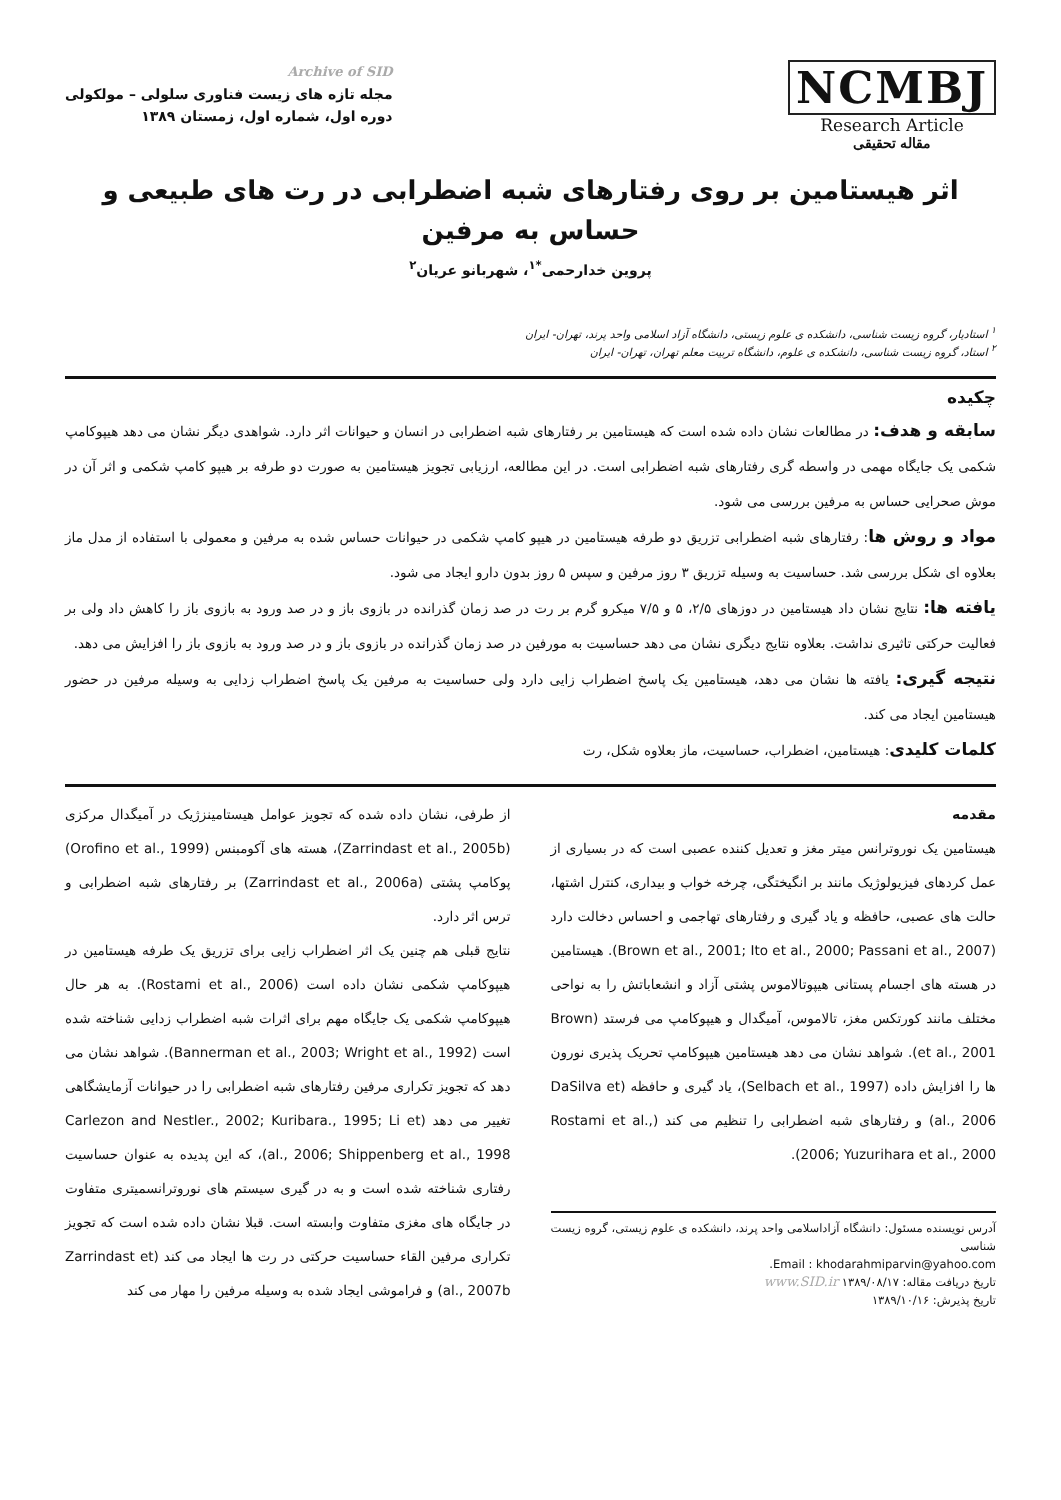NCMBJ
Research Article
مقاله تحقیقی
Archive of SID
مجله تازه های زیست فناوری سلولی – مولکولی
دوره اول، شماره اول، زمستان ۱۳۸۹
اثر هیستامین بر روی رفتارهای شبه اضطرابی در رت های طبیعی و حساس به مرفین
پروین خدارحمی<sup>*۱</sup>، شهربانو عریان<sup>۲</sup>
<sup>۱</sup> استادیار، گروه زیست شناسی، دانشکده ی علوم زیستی، دانشگاه آزاد اسلامی واحد پرند، تهران- ایران
<sup>۲</sup> استاد، گروه زیست شناسی، دانشکده ی علوم، دانشگاه تربیت معلم تهران، تهران- ایران
چکیده
سابقه و هدف: در مطالعات نشان داده شده است که هیستامین بر رفتارهای شبه اضطرابی در انسان و حیوانات اثر دارد. شواهدی دیگر نشان می دهد هیپوکامپ شکمی یک جایگاه مهمی در واسطه گری رفتارهای شبه اضطرابی است. در این مطالعه، ارزیابی تجویز هیستامین به صورت دو طرفه بر هیپو کامپ شکمی و اثر آن در موش صحرایی حساس به مرفین بررسی می شود.
مواد و روش ها: رفتارهای شبه اضطرابی تزریق دو طرفه هیستامین در هیپو کامپ شکمی در حیوانات حساس شده به مرفین و معمولی با استفاده از مدل ماز بعلاوه ای شکل بررسی شد. حساسیت به وسیله تزریق ۳ روز مرفین و سپس ۵ روز بدون دارو ایجاد می شود.
یافته ها: نتایج نشان داد هیستامین در دوزهای ۲/۵، ۵ و ۷/۵ میکرو گرم بر رت در صد زمان گذرانده در بازوی باز و در صد ورود به بازوی باز را کاهش داد ولی بر فعالیت حرکتی تاثیری نداشت. بعلاوه نتایج دیگری نشان می دهد حساسیت به مورفین در صد زمان گذرانده در بازوی باز و در صد ورود به بازوی باز را افزایش می دهد.
نتیجه گیری: یافته ها نشان می دهد، هیستامین یک پاسخ اضطراب زایی دارد ولی حساسیت به مرفین یک پاسخ اضطراب زدایی به وسیله مرفین در حضور هیستامین ایجاد می کند.
کلمات کلیدی: هیستامین، اضطراب، حساسیت، ماز بعلاوه شکل، رت
مقدمه
هیستامین یک نوروترانس میتر مغز و تعدیل کننده عصبی است که در بسیاری از عمل کردهای فیزیولوژیک مانند بر انگیختگی، چرخه خواب و بیداری، کنترل اشتها، حالت های عصبی، حافظه و یاد گیری و رفتارهای تهاجمی و احساس دخالت دارد (Brown et al., 2001; Ito et al., 2000; Passani et al., 2007). هیستامین در هسته های اجسام پستانی هیپوتالاموس پشتی آزاد و انشعاباتش را به نواحی مختلف مانند کورتکس مغز، تالاموس، آمیگدال و هیپوکامپ می فرستد (Brown et al., 2001). شواهد نشان می دهد هیستامین هیپوکامپ تحریک پذیری نورون ها را افزایش داده (Selbach et al., 1997)، یاد گیری و حافظه (DaSilva et al., 2006) و رفتارهای شبه اضطرابی را تنظیم می کند (Rostami et al., 2006; Yuzurihara et al., 2000).
آدرس نویسنده مسئول: دانشگاه آزاداسلامی واحد پرند، دانشکده ی علوم زیستی، گروه زیست شناسی
Email : khodarahmiparvin@yahoo.com.
تاریخ دریافت مقاله: ۱۳۸۹/۰۸/۱۷ www.SID.ir
تاریخ پذیرش: ۱۳۸۹/۱۰/۱۶
از طرفی، نشان داده شده که تجویز عوامل هیستامینزژیک در آمیگدال مرکزی (Zarrindast et al., 2005b)، هسته های آکومبنس (Orofino et al., 1999) پوکامپ پشتی (Zarrindast et al., 2006a) بر رفتارهای شبه اضطرابی و ترس اثر دارد.
نتایج قبلی هم چنین یک اثر اضطراب زایی برای تزریق یک طرفه هیستامین در هیپوکامپ شکمی نشان داده است (Rostami et al., 2006). به هر حال هیپوکامپ شکمی یک جایگاه مهم برای اثرات شبه اضطراب زدایی شناخته شده است (Bannerman et al., 2003; Wright et al., 1992). شواهد نشان می دهد که تجویز تکراری مرفین رفتارهای شبه اضطرابی را در حیوانات آزمایشگاهی تغییر می دهد (Carlezon and Nestler., 2002; Kuribara., 1995; Li et al., 2006; Shippenberg et al., 1998)، که این پدیده به عنوان حساسیت رفتاری شناخته شده است و به در گیری سیستم های نوروترانسمیتری متفاوت در جایگاه های مغزی متفاوت وابسته است. قبلا نشان داده شده است که تجویز تکراری مرفین القاء حساسیت حرکتی در رت ها ایجاد می کند (Zarrindast et al., 2007b) و فراموشی ایجاد شده به وسیله مرفین را مهار می کند